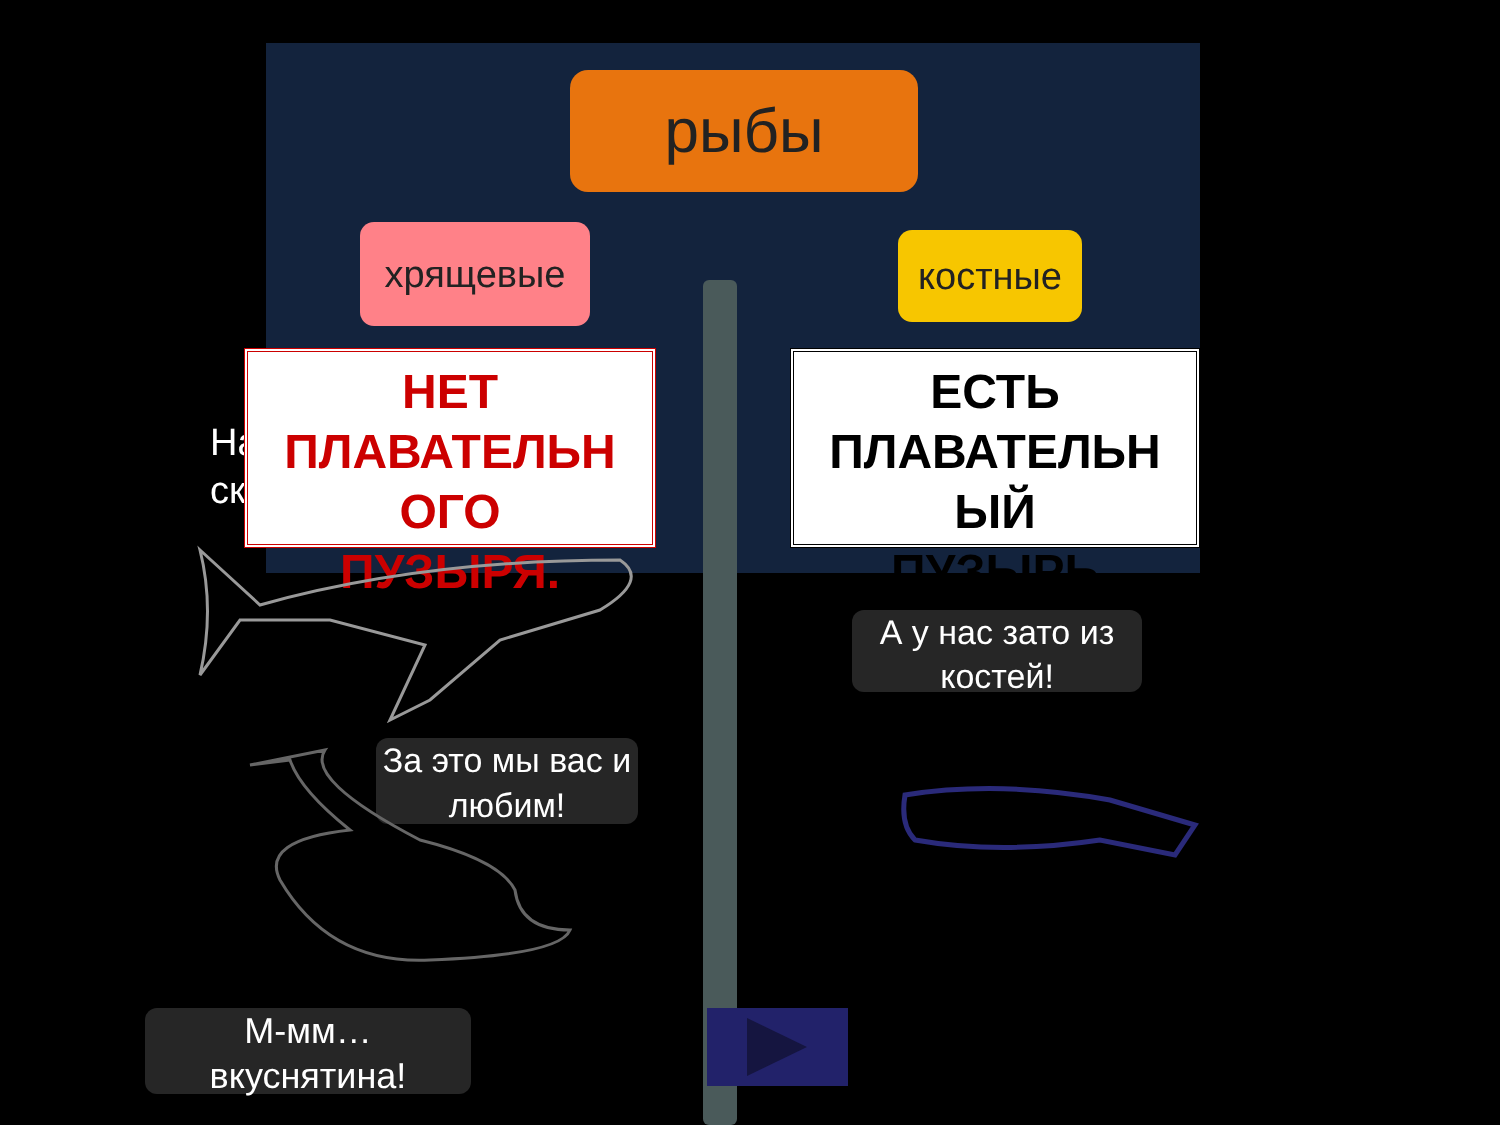рыбы
хрящевые костные
На
ск
НЕТ
ПЛАВАТЕЛЬН ОГО
ПУЗЫРЯ.
ЕСТЬ
ПЛАВАТЕЛЬН ЫЙ
ПУЗЫРЬ
А у нас зато из костей!
За это мы вас и любим!
М-мм… вкуснятина!